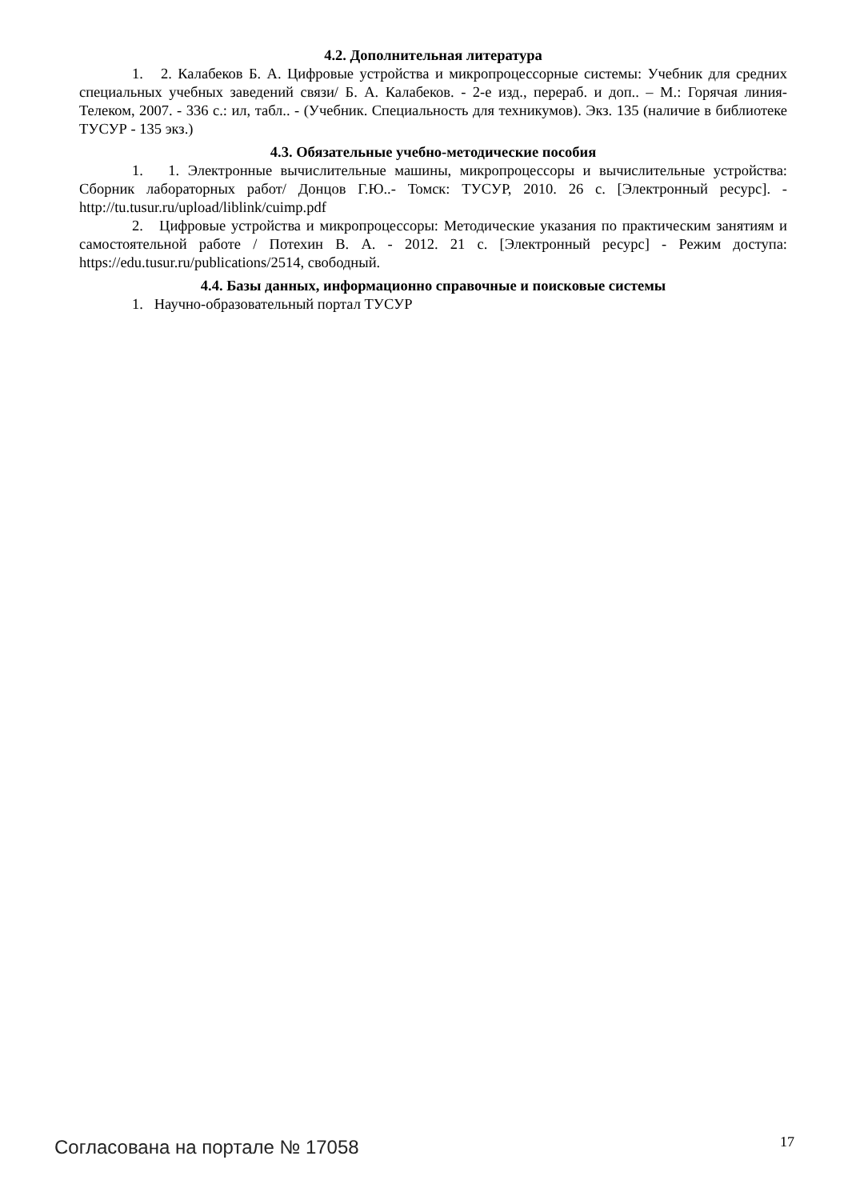4.2. Дополнительная литература
1. 2. Калабеков Б. А. Цифровые устройства и микропроцессорные системы: Учебник для средних специальных учебных заведений связи/ Б. А. Калабеков. - 2-е изд., перераб. и доп.. – М.: Горячая линия-Телеком, 2007. - 336 с.: ил, табл.. - (Учебник. Специальность для техникумов). Экз. 135 (наличие в библиотеке ТУСУР - 135 экз.)
4.3. Обязательные учебно-методические пособия
1. 1. Электронные вычислительные машины, микропроцессоры и вычислительные устройства: Сборник лабораторных работ/ Донцов Г.Ю..- Томск: ТУСУР, 2010. 26 с. [Электронный ресурс]. - http://tu.tusur.ru/upload/liblink/cuimp.pdf
2. Цифровые устройства и микропроцессоры: Методические указания по практическим занятиям и самостоятельной работе / Потехин В. А. - 2012. 21 с. [Электронный ресурс] - Режим доступа: https://edu.tusur.ru/publications/2514, свободный.
4.4. Базы данных, информационно справочные и поисковые системы
1. Научно-образовательный портал ТУСУР
Согласована на портале № 17058 17